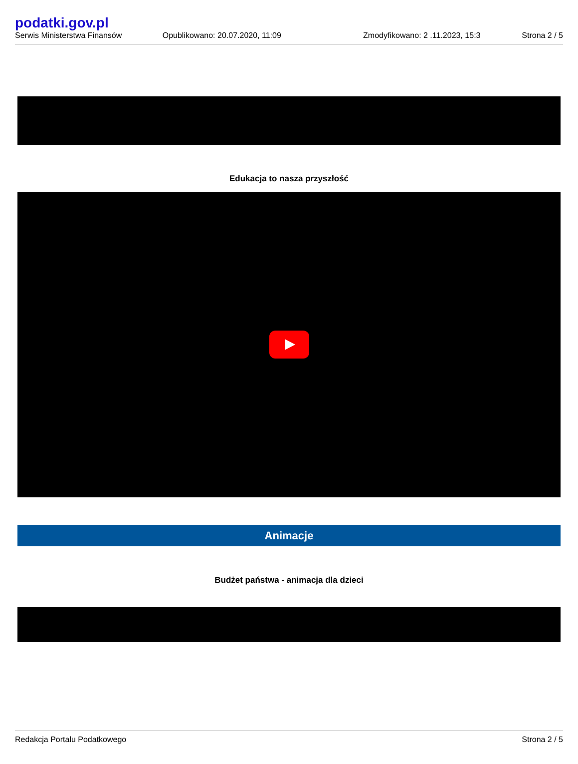podatki.gov.pl
Serwis Ministerstwa Finansów
Opublikowano: 20.07.2020, 11:09
Zmodyfikowano: 2 .11.2023, 15:3
Strona 2 / 5
Edukacja to nasza przyszłość
Animacje
Budżet państwa - animacja dla dzieci
Redakcja Portalu Podatkowego Strona 2 / 5